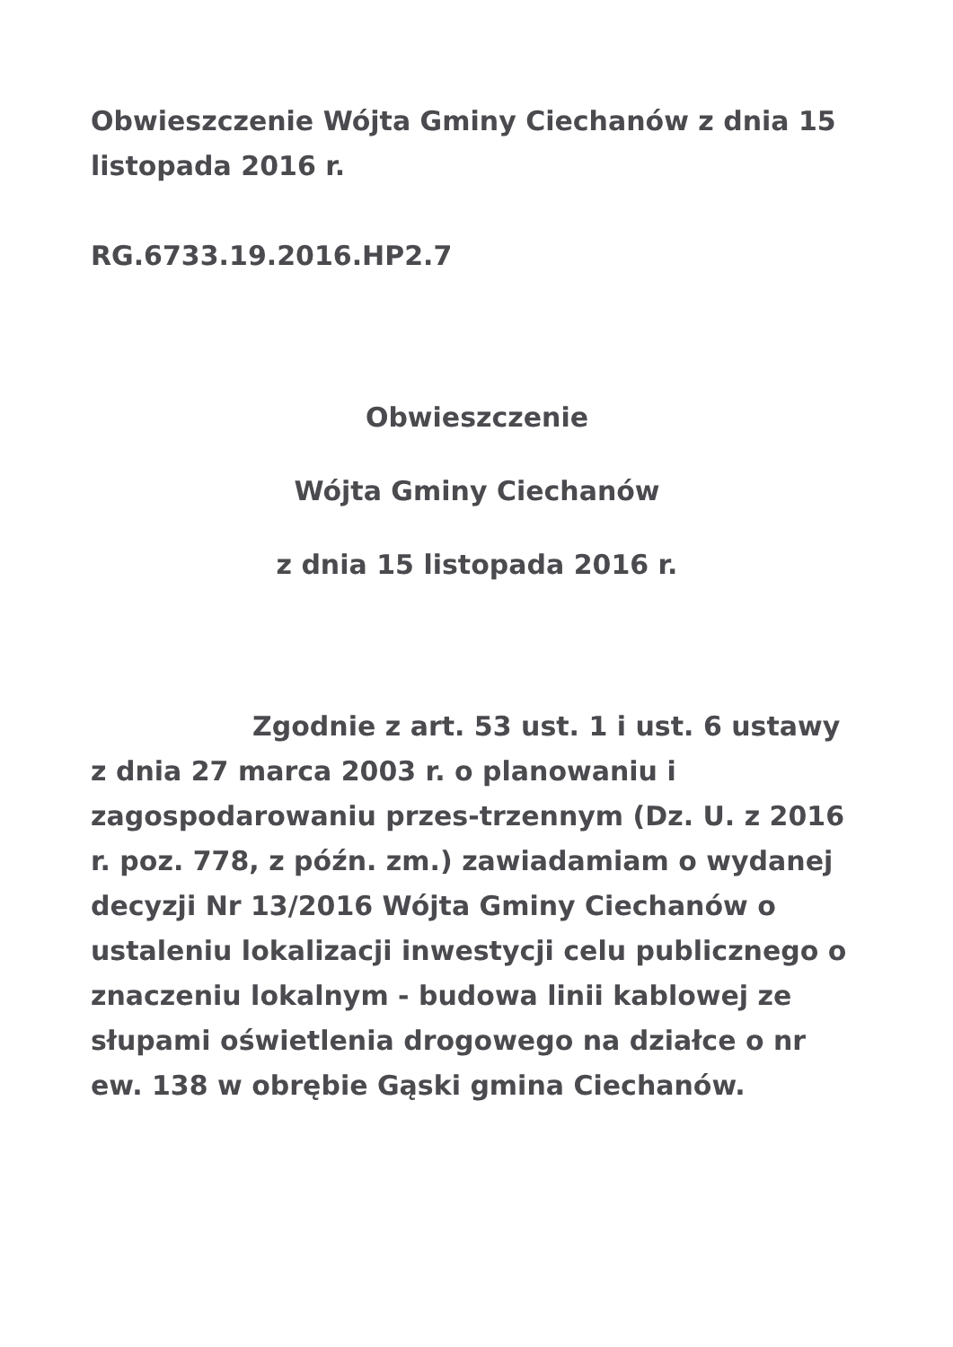Obwieszczenie Wójta Gminy Ciechanów z dnia 15 listopada 2016 r.
RG.6733.19.2016.HP2.7
Obwieszczenie
Wójta Gminy Ciechanów
z dnia 15 listopada 2016 r.
Zgodnie z art. 53 ust. 1 i ust. 6 ustawy z dnia 27 marca 2003 r. o planowaniu i zagospodarowaniu przes-trzennym (Dz. U. z 2016 r. poz. 778, z późn. zm.) zawiadamiam o wydanej decyzji Nr 13/2016 Wójta Gminy Ciechanów o ustaleniu lokalizacji inwestycji celu publicznego o znaczeniu lokalnym - budowa linii kablowej ze słupami oświetlenia drogowego na działce o nr ew. 138 w obrębie Gąski gmina Ciechanów.